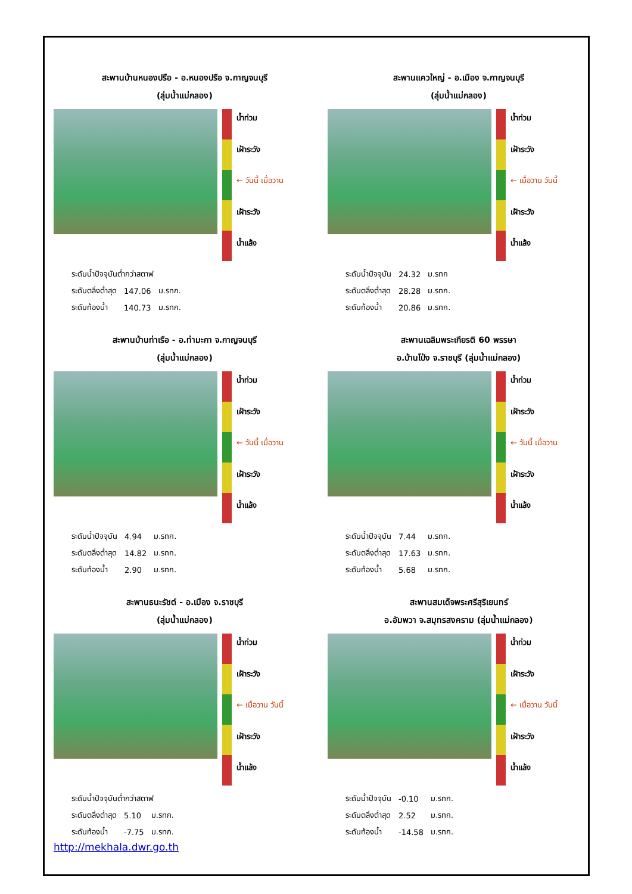สะพานบ้านหนองปรือ - อ.หนองปรือ จ.กาญจนบุรี
(ลุ่มน้ำแม่กลอง)
น้ำท่วม
เฝ้าระวัง
← วันนี้ เมื่อวาน
เฝ้าระวัง
น้ำแล้ง
| ระดับน้ำปัจจุบันต่ำกว่าสตาฟ | | |
| ระดับตลิ่งต่ำสุด | 147.06 | ม.รทก. |
| ระดับท้องน้ำ | 140.73 | ม.รทก. |
สะพานแควใหญ่ - อ.เมือง จ.กาญจนบุรี
(ลุ่มน้ำแม่กลอง)
น้ำท่วม
เฝ้าระวัง
← เมื่อวาน วันนี้
เฝ้าระวัง
น้ำแล้ง
| ระดับน้ำปัจจุบัน | 24.32 | ม.รทก |
| ระดับตลิ่งต่ำสุด | 28.28 | ม.รทก. |
| ระดับท้องน้ำ | 20.86 | ม.รทก. |
สะพานบ้านท่าเรือ - อ.ท่ามะกา จ.กาญจนบุรี
(ลุ่มน้ำแม่กลอง)
น้ำท่วม
เฝ้าระวัง
← วันนี้ เมื่อวาน
เฝ้าระวัง
น้ำแล้ง
| ระดับน้ำปัจจุบัน | 4.94 | ม.รทก. |
| ระดับตลิ่งต่ำสุด | 14.82 | ม.รทก. |
| ระดับท้องน้ำ | 2.90 | ม.รทก. |
สะพานเฉลิมพระเกียรติ 60 พรรษา
อ.บ้านโป่ง จ.ราชบุรี (ลุ่มน้ำแม่กลอง)
น้ำท่วม
เฝ้าระวัง
← วันนี้ เมื่อวาน
เฝ้าระวัง
น้ำแล้ง
| ระดับน้ำปัจจุบัน | 7.44 | ม.รทก. |
| ระดับตลิ่งต่ำสุด | 17.63 | ม.รทก. |
| ระดับท้องน้ำ | 5.68 | ม.รทก. |
สะพานธนะรัชต์ - อ.เมือง จ.ราชบุรี
(ลุ่มน้ำแม่กลอง)
น้ำท่วม
เฝ้าระวัง
← เมื่อวาน วันนี้
เฝ้าระวัง
น้ำแล้ง
| ระดับน้ำปัจจุบันต่ำกว่าสตาฟ | | |
| ระดับตลิ่งต่ำสุด | 5.10 | ม.รทก. |
| ระดับท้องน้ำ | -7.75 | ม.รทก. |
สะพานสมเด็จพระศรีสุริเยนทร์
อ.อัมพวา จ.สมุทรสงคราม (ลุ่มน้ำแม่กลอง)
น้ำท่วม
เฝ้าระวัง
← เมื่อวาน วันนี้
เฝ้าระวัง
น้ำแล้ง
| ระดับน้ำปัจจุบัน | -0.10 | ม.รทก. |
| ระดับตลิ่งต่ำสุด | 2.52 | ม.รทก. |
| ระดับท้องน้ำ | -14.58 | ม.รทก. |
http://mekhala.dwr.go.th